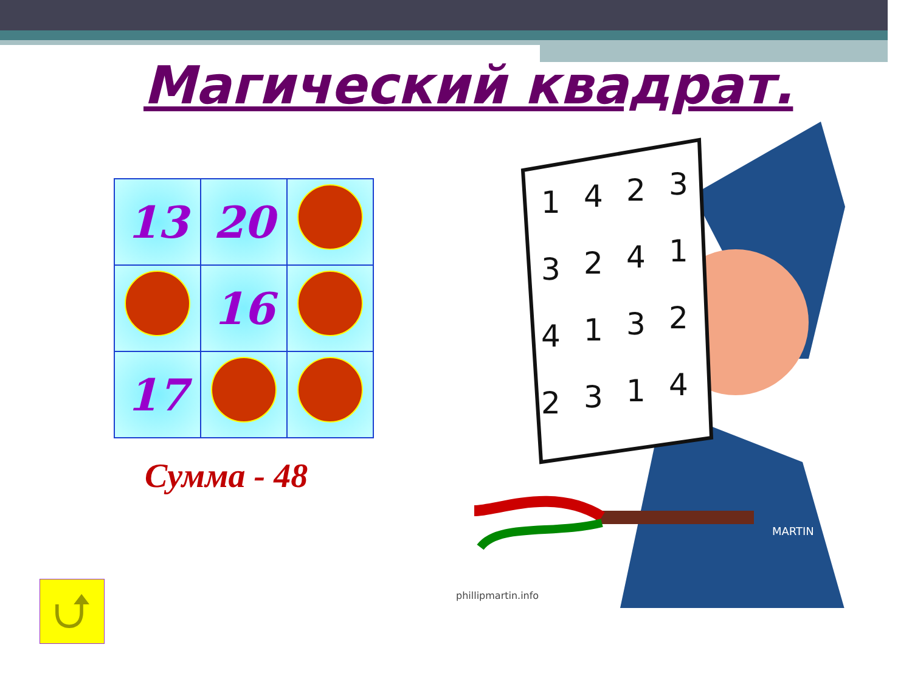Магический квадрат.
| 13 | 20 | |
| | 16 | |
| 17 | | |
Сумма - 48
⮍
1
4
2
3
3
2
4
1
4
1
3
2
2
3
1
4
MARTIN
phillipmartin.info